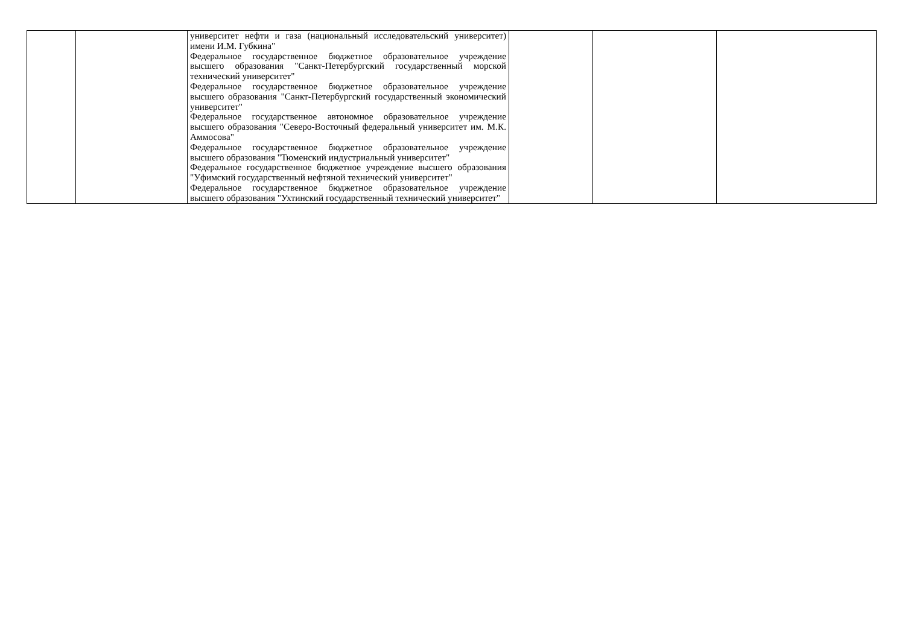| | | университет нефти и газа (национальный исследовательский университет) имени И.М. Губкина" Федеральное государственное бюджетное образовательное учреждение высшего образования "Санкт-Петербургский государственный морской технический университет" Федеральное государственное бюджетное образовательное учреждение высшего образования "Санкт-Петербургский государственный экономический университет" Федеральное государственное автономное образовательное учреждение высшего образования "Северо-Восточный федеральный университет им. М.К. Аммосова" Федеральное государственное бюджетное образовательное учреждение высшего образования "Тюменский индустриальный университет" Федеральное государственное бюджетное учреждение высшего образования "Уфимский государственный нефтяной технический университет" Федеральное государственное бюджетное образовательное учреждение высшего образования "Ухтинский государственный технический университет" | | | |